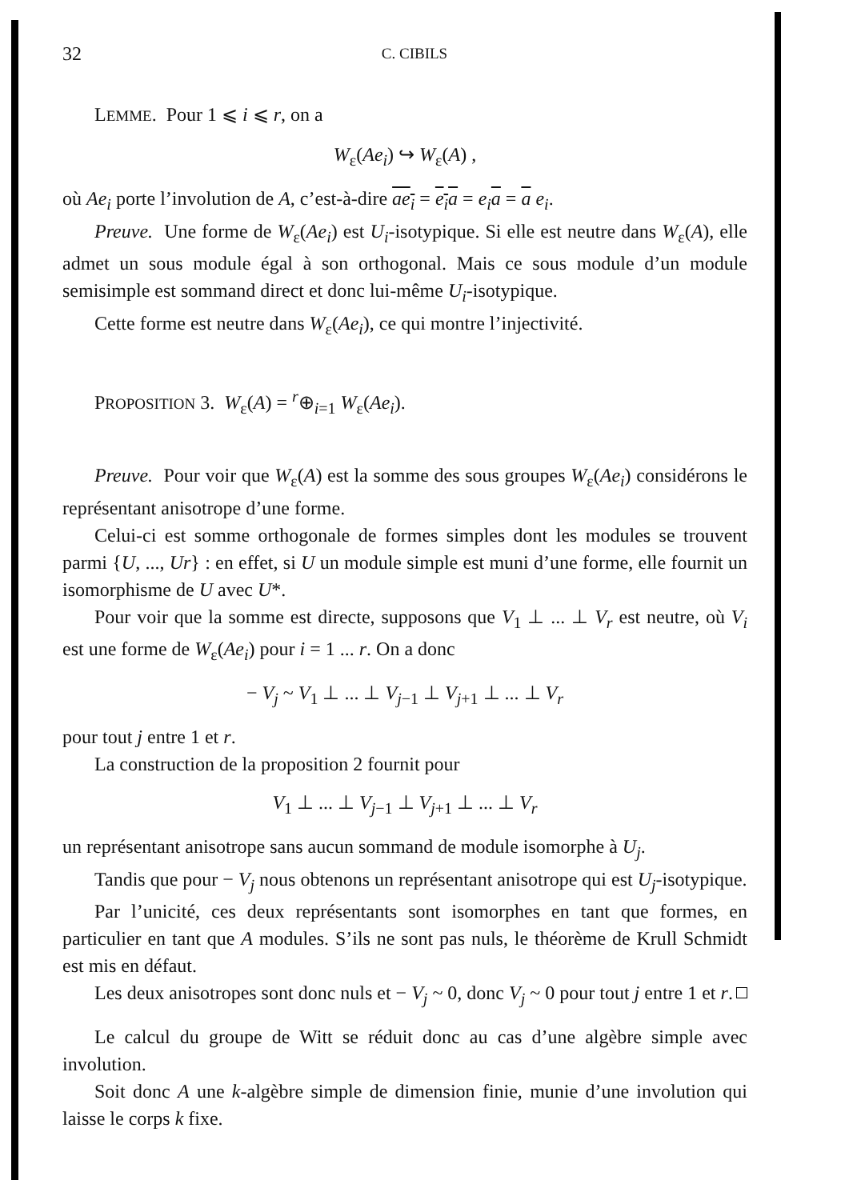32 C. CIBILS
LEMME. Pour 1 ⩽ i ⩽ r, on a
W<sub>ε</sub>(Ae<sub>i</sub>) ↪ W<sub>ε</sub>(A) ,
où Ae<sub>i</sub> porte l’involution de A, c’est-à-dire ae<sub>i</sub> = e<sub>i</sub> a = e<sub>i</sub> a = a e<sub>i</sub>.
Preuve. Une forme de W<sub>ε</sub>(Ae<sub>i</sub>) est U<sub>i</sub>-isotypique. Si elle est neutre dans W<sub>ε</sub>(A), elle admet un sous module égal à son orthogonal. Mais ce sous module d’un module semisimple est sommand direct et donc lui-même U<sub>i</sub>-isotypique.
Cette forme est neutre dans W<sub>ε</sub>(Ae<sub>i</sub>), ce qui montre l’injectivité.
PROPOSITION 3. W<sub>ε</sub>(A) = <sup>r</sup>⊕<sub>i=1</sub> W<sub>ε</sub>(Ae<sub>i</sub>).
Preuve. Pour voir que W<sub>ε</sub>(A) est la somme des sous groupes W<sub>ε</sub>(Ae<sub>i</sub>) considérons le représentant anisotrope d’une forme.
Celui-ci est somme orthogonale de formes simples dont les modules se trouvent parmi {U, ..., Ur} : en effet, si U un module simple est muni d’une forme, elle fournit un isomorphisme de U avec U*.
Pour voir que la somme est directe, supposons que V<sub>1</sub> ⊥ ... ⊥ V<sub>r</sub> est neutre, où V<sub>i</sub> est une forme de W<sub>ε</sub>(Ae<sub>i</sub>) pour i = 1 ... r. On a donc
− V<sub>j</sub> ~ V<sub>1</sub> ⊥ ... ⊥ V<sub>j−1</sub> ⊥ V<sub>j+1</sub> ⊥ ... ⊥ V<sub>r</sub>
pour tout j entre 1 et r.
La construction de la proposition 2 fournit pour
V<sub>1</sub> ⊥ ... ⊥ V<sub>j−1</sub> ⊥ V<sub>j+1</sub> ⊥ ... ⊥ V<sub>r</sub>
un représentant anisotrope sans aucun sommand de module isomorphe à U<sub>j</sub>.
Tandis que pour − V<sub>j</sub> nous obtenons un représentant anisotrope qui est U<sub>j</sub>-isotypique.
Par l’unicité, ces deux représentants sont isomorphes en tant que formes, en particulier en tant que A modules. S’ils ne sont pas nuls, le théorème de Krull Schmidt est mis en défaut.
Les deux anisotropes sont donc nuls et − V<sub>j</sub> ~ 0, donc V<sub>j</sub> ~ 0 pour tout j entre 1 et r.
Le calcul du groupe de Witt se réduit donc au cas d’une algèbre simple avec involution.
Soit donc A une k-algèbre simple de dimension finie, munie d’une involution qui laisse le corps k fixe.